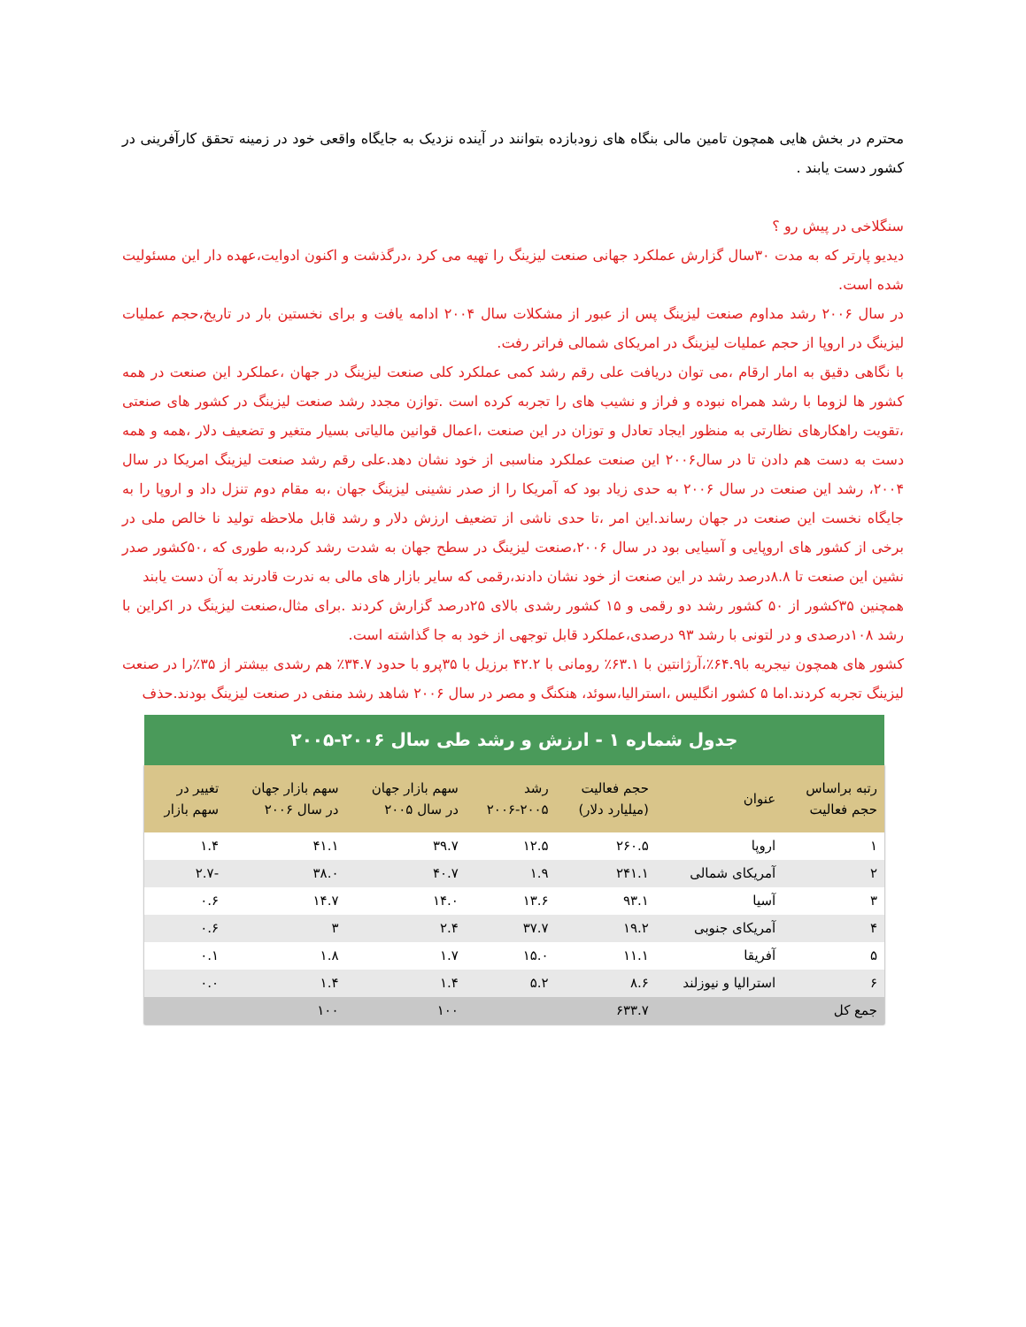محترم در بخش هایی همچون تامین مالی بنگاه های زودبازده بتوانند در آینده نزدیک به جایگاه واقعی خود در زمینه تحقق کارآفرینی در کشور دست یابند .
سنگلاخی در پیش رو ؟
دیدیو پارتر که به مدت ۳۰سال گزارش عملکرد جهانی صنعت لیزینگ را تهیه می کرد ،درگذشت و اکنون ادوایت،عهده دار این مسئولیت شده است.
در سال ۲۰۰۶ رشد مداوم صنعت لیزینگ پس از عبور از مشکلات سال ۲۰۰۴ ادامه یافت و برای نخستین بار در تاریخ،حجم عملیات لیزینگ در اروپا از حجم عملیات لیزینگ در امریکای شمالی فراتر رفت.
با نگاهی دقیق به امار ارقام ،می توان دریافت علی رقم رشد کمی عملکرد کلی صنعت لیزینگ در جهان ،عملکرد این صنعت در همه کشور ها لزوما با رشد همراه نبوده و فراز و نشیب های را تجربه کرده است .توازن مجدد رشد صنعت لیزینگ در کشور های صنعتی ،تقویت راهکارهای نظارتی به منظور ایجاد تعادل و توزان در این صنعت ،اعمال قوانین مالیاتی بسیار متغیر و تضعیف دلار ،همه و همه دست به دست هم دادن تا در سال۲۰۰۶ این صنعت عملکرد مناسبی از خود نشان دهد.علی رقم رشد صنعت لیزینگ امریکا در سال ۲۰۰۴، رشد این صنعت در سال ۲۰۰۶ به حدی زیاد بود که آمریکا را از صدر نشینی لیزینگ جهان ،به مقام دوم تنزل داد و اروپا را به جایگاه نخست این صنعت در جهان رساند.این امر ،تا حدی ناشی از تضعیف ارزش دلار و رشد قابل ملاحظه تولید نا خالص ملی در برخی از کشور های اروپایی و آسیایی بود در سال ۲۰۰۶،صنعت لیزینگ در سطح جهان به شدت رشد کرد،به طوری که ،۵۰کشور صدر نشین این صنعت تا ۸.۸درصد رشد در این صنعت از خود نشان دادند،رقمی که سایر بازار های مالی به ندرت قادرند به آن دست یابند
همچنین ۳۵کشور از ۵۰ کشور رشد دو رقمی و ۱۵ کشور رشدی بالای ۲۵درصد گزارش کردند .برای مثال،صنعت لیزینگ در اکراین با رشد ۱۰۸درصدی و در لتونی با رشد ۹۳ درصدی،عملکرد قابل توجهی از خود به جا گذاشته است.
کشور های همچون نیجریه با۶۴.۹٪،آرژانتین با ۶۳.۱٪ رومانی با ۴۲.۲ برزیل با ۳۵پرو با حدود ۳۴.۷٪ هم رشدی بیشتر از ۳۵٪را در صنعت لیزینگ تجربه کردند.اما ۵ کشور انگلیس ،استرالیا،سوئد، هنکنگ و مصر در سال ۲۰۰۶ شاهد رشد منفی در صنعت لیزینگ بودند.حذف
جدول شماره ۱ - ارزش و رشد طی سال ۲۰۰۶-۲۰۰۵
| رتبه براساس حجم فعالیت | عنوان | حجم فعالیت (میلیارد دلار) | رشد ۲۰۰۶-۲۰۰۵ | سهم بازار جهان در سال ۲۰۰۵ | سهم بازار جهان در سال ۲۰۰۶ | تغییر در سهم بازار |
| --- | --- | --- | --- | --- | --- | --- |
| ۱ | اروپا | ۲۶۰.۵ | ۱۲.۵ | ۳۹.۷ | ۴۱.۱ | ۱.۴ |
| ۲ | آمریکای شمالی | ۲۴۱.۱ | ۱.۹ | ۴۰.۷ | ۳۸.۰ | -۲.۷ |
| ۳ | آسیا | ۹۳.۱ | ۱۳.۶ | ۱۴.۰ | ۱۴.۷ | ۰.۶ |
| ۴ | آمریکای جنوبی | ۱۹.۲ | ۳۷.۷ | ۲.۴ | ۳ | ۰.۶ |
| ۵ | آفریقا | ۱۱.۱ | ۱۵.۰ | ۱.۷ | ۱.۸ | ۰.۱ |
| ۶ | استرالیا و نیوزلند | ۸.۶ | ۵.۲ | ۱.۴ | ۱.۴ | ۰.۰ |
| جمع کل | | ۶۳۳.۷ | | ۱۰۰ | ۱۰۰ | |